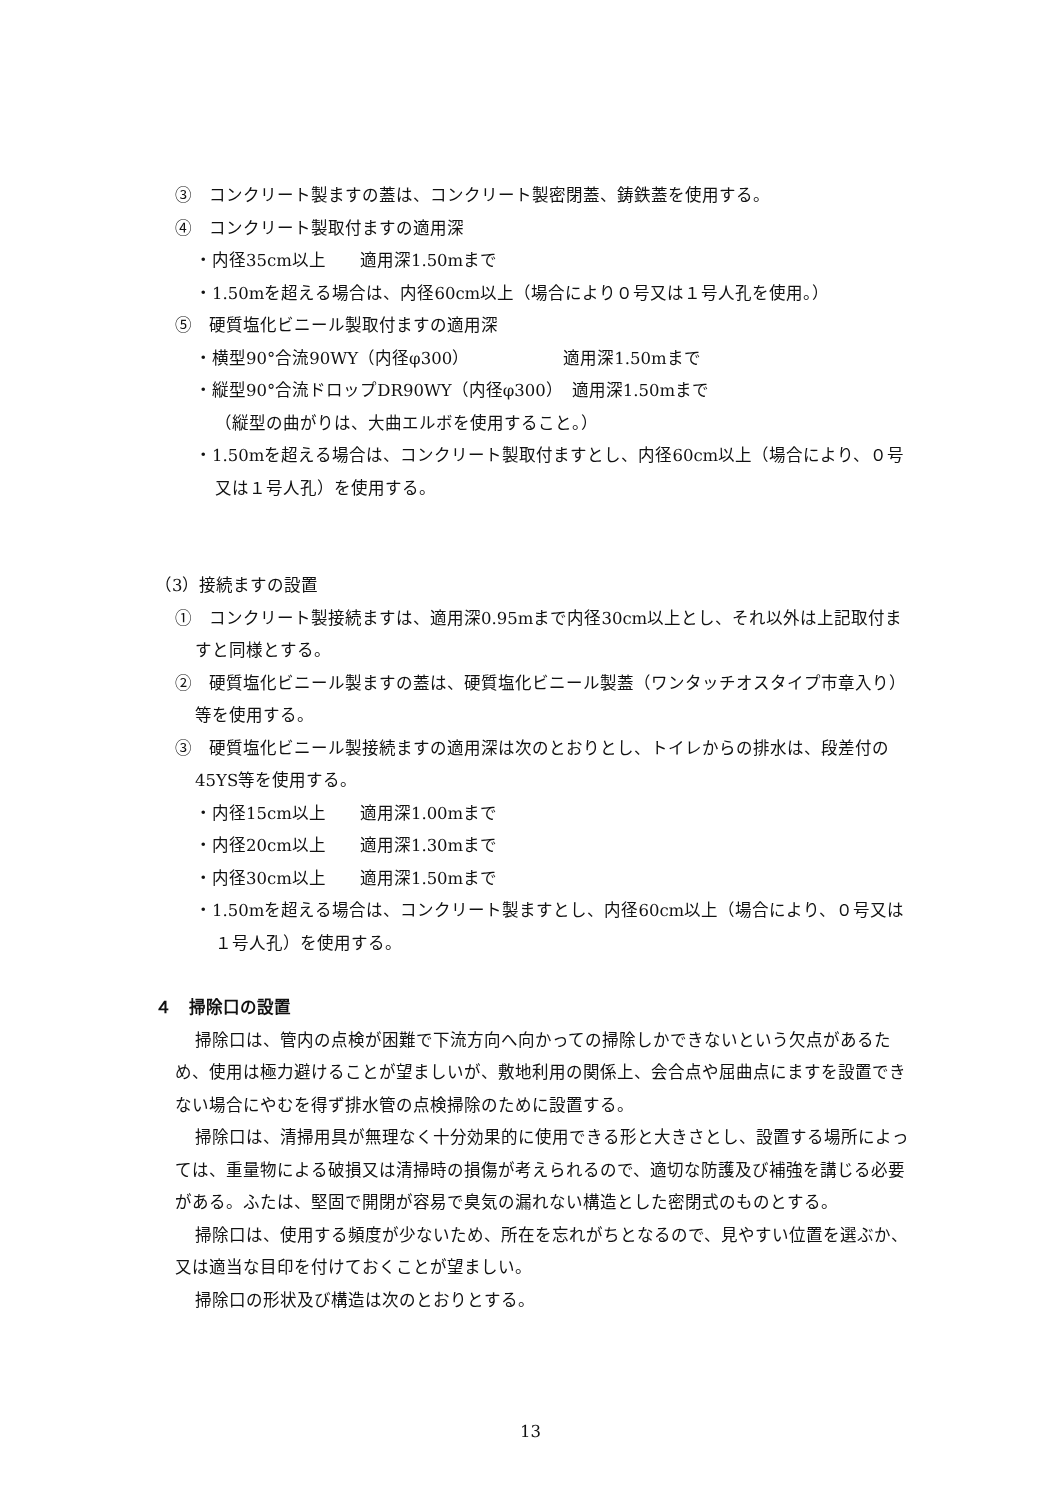③　コンクリート製ますの蓋は、コンクリート製密閉蓋、鋳鉄蓋を使用する。
④　コンクリート製取付ますの適用深
・内径35cm以上　　適用深1.50mまで
・1.50mを超える場合は、内径60cm以上（場合により０号又は１号人孔を使用。）
⑤　硬質塩化ビニール製取付ますの適用深
・横型90°合流90WY（内径φ300）　　　　　　適用深1.50mまで
・縦型90°合流ドロップDR90WY（内径φ300）　適用深1.50mまで
（縦型の曲がりは、大曲エルボを使用すること。）
・1.50mを超える場合は、コンクリート製取付ますとし、内径60cm以上（場合により、０号又は１号人孔）を使用する。
（3）接続ますの設置
①　コンクリート製接続ますは、適用深0.95mまで内径30cm以上とし、それ以外は上記取付ますと同様とする。
②　硬質塩化ビニール製ますの蓋は、硬質塩化ビニール製蓋（ワンタッチオスタイプ市章入り）等を使用する。
③　硬質塩化ビニール製接続ますの適用深は次のとおりとし、トイレからの排水は、段差付の45YS等を使用する。
・内径15cm以上　　適用深1.00mまで
・内径20cm以上　　適用深1.30mまで
・内径30cm以上　　適用深1.50mまで
・1.50mを超える場合は、コンクリート製ますとし、内径60cm以上（場合により、０号又は１号人孔）を使用する。
４　掃除口の設置
掃除口は、管内の点検が困難で下流方向へ向かっての掃除しかできないという欠点があるため、使用は極力避けることが望ましいが、敷地利用の関係上、会合点や屈曲点にますを設置できない場合にやむを得ず排水管の点検掃除のために設置する。
掃除口は、清掃用具が無理なく十分効果的に使用できる形と大きさとし、設置する場所によっては、重量物による破損又は清掃時の損傷が考えられるので、適切な防護及び補強を講じる必要がある。ふたは、堅固で開閉が容易で臭気の漏れない構造とした密閉式のものとする。
掃除口は、使用する頻度が少ないため、所在を忘れがちとなるので、見やすい位置を選ぶか、又は適当な目印を付けておくことが望ましい。
掃除口の形状及び構造は次のとおりとする。
13